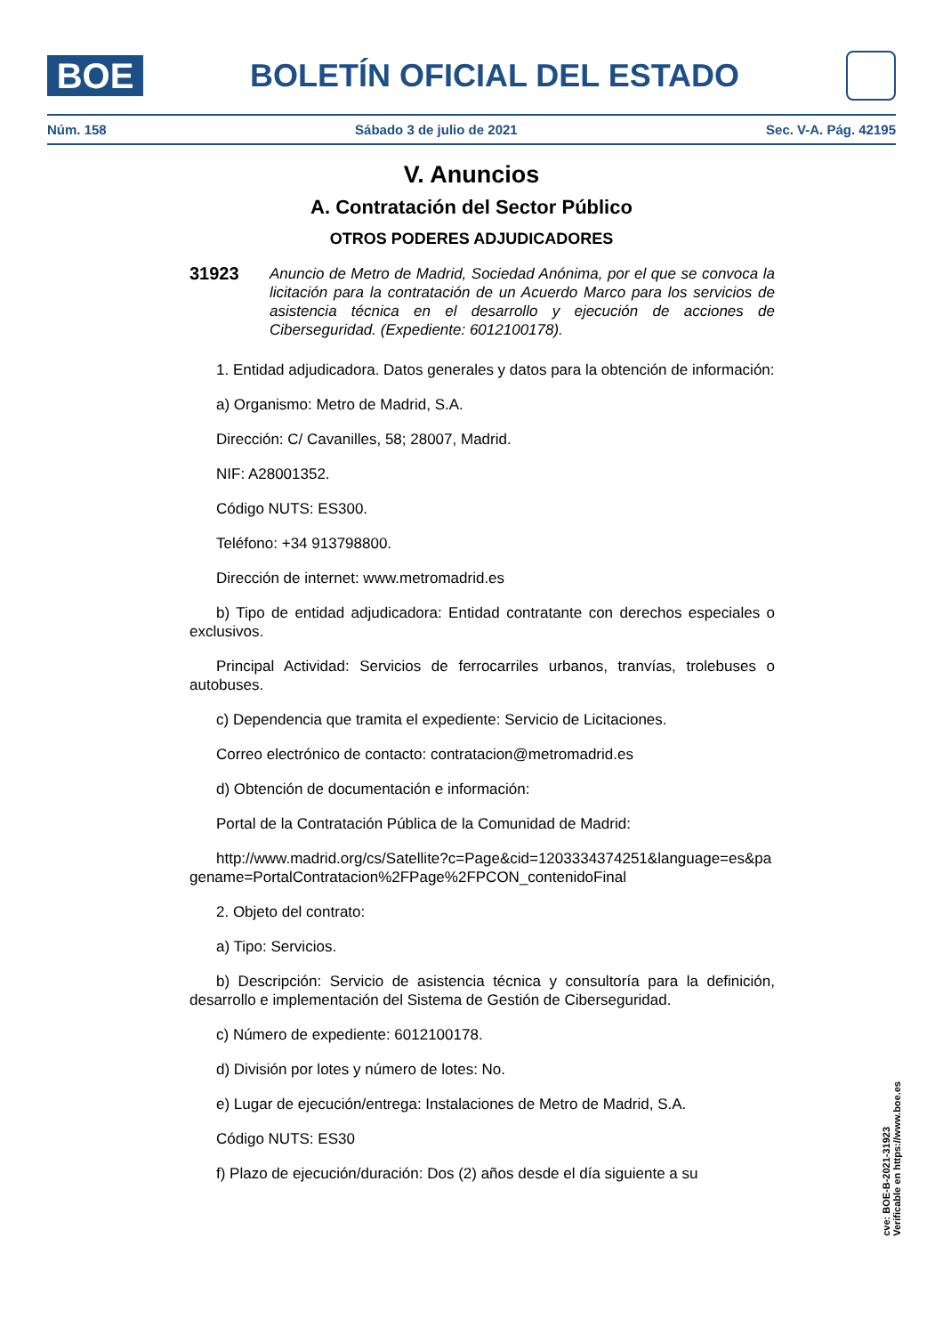BOE
BOLETÍN OFICIAL DEL ESTADO
Núm. 158 Sábado 3 de julio de 2021 Sec. V-A. Pág. 42195
V. Anuncios
A. Contratación del Sector Público
OTROS PODERES ADJUDICADORES
31923
Anuncio de Metro de Madrid, Sociedad Anónima, por el que se convoca la licitación para la contratación de un Acuerdo Marco para los servicios de asistencia técnica en el desarrollo y ejecución de acciones de Ciberseguridad. (Expediente: 6012100178).
1. Entidad adjudicadora. Datos generales y datos para la obtención de información:
a) Organismo: Metro de Madrid, S.A.
Dirección: C/ Cavanilles, 58; 28007, Madrid.
NIF: A28001352.
Código NUTS: ES300.
Teléfono: +34 913798800.
Dirección de internet: www.metromadrid.es
b) Tipo de entidad adjudicadora: Entidad contratante con derechos especiales o exclusivos.
Principal Actividad: Servicios de ferrocarriles urbanos, tranvías, trolebuses o autobuses.
c) Dependencia que tramita el expediente: Servicio de Licitaciones.
Correo electrónico de contacto: contratacion@metromadrid.es
d) Obtención de documentación e información:
Portal de la Contratación Pública de la Comunidad de Madrid:
http://www.madrid.org/cs/Satellite?c=Page&cid=1203334374251&language=es&pagename=PortalContratacion%2FPage%2FPCON_contenidoFinal
2. Objeto del contrato:
a) Tipo: Servicios.
b) Descripción: Servicio de asistencia técnica y consultoría para la definición, desarrollo e implementación del Sistema de Gestión de Ciberseguridad.
c) Número de expediente: 6012100178.
d) División por lotes y número de lotes: No.
e) Lugar de ejecución/entrega: Instalaciones de Metro de Madrid, S.A.
Código NUTS: ES30
f) Plazo de ejecución/duración: Dos (2) años desde el día siguiente a su
cve: BOE-B-2021-31923
Verificable en https://www.boe.es